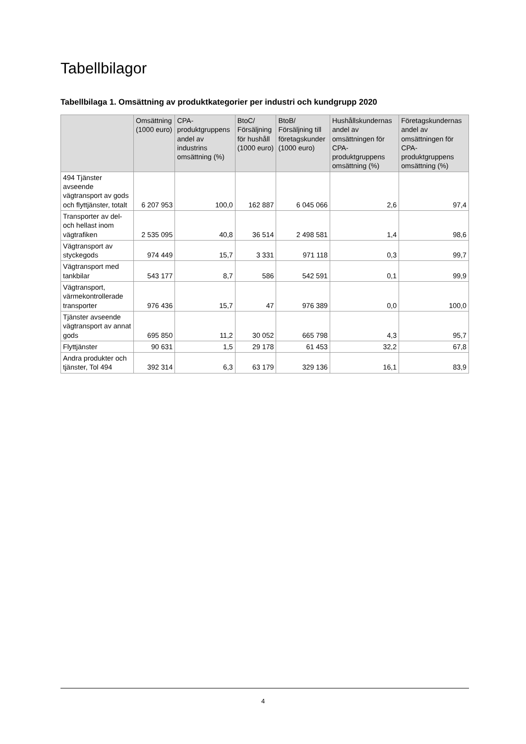Tabellbilagor
Tabellbilaga 1. Omsättning av produktkategorier per industri och kundgrupp 2020
| | Omsättning (1000 euro) | CPA-produktgruppens andel av industrins omsättning (%) | BtoC/ Försäljning för hushåll (1000 euro) | BtoB/ Försäljning till företagskunder (1000 euro) | Hushållskundernas andel av omsättningen för CPA-produktgruppens omsättning (%) | Företagskundernas andel av omsättningen för CPA-produktgruppens omsättning (%) |
| --- | --- | --- | --- | --- | --- | --- |
| 494 Tjänster avseende vägtransport av gods och flyttjänster, totalt | 6 207 953 | 100,0 | 162 887 | 6 045 066 | 2,6 | 97,4 |
| Transporter av del- och hellast inom vägtrafiken | 2 535 095 | 40,8 | 36 514 | 2 498 581 | 1,4 | 98,6 |
| Vägtransport av styckegods | 974 449 | 15,7 | 3 331 | 971 118 | 0,3 | 99,7 |
| Vägtransport med tankbilar | 543 177 | 8,7 | 586 | 542 591 | 0,1 | 99,9 |
| Vägtransport, värmekontrollerade transporter | 976 436 | 15,7 | 47 | 976 389 | 0,0 | 100,0 |
| Tjänster avseende vägtransport av annat gods | 695 850 | 11,2 | 30 052 | 665 798 | 4,3 | 95,7 |
| Flyttjänster | 90 631 | 1,5 | 29 178 | 61 453 | 32,2 | 67,8 |
| Andra produkter och tjänster, Tol 494 | 392 314 | 6,3 | 63 179 | 329 136 | 16,1 | 83,9 |
4